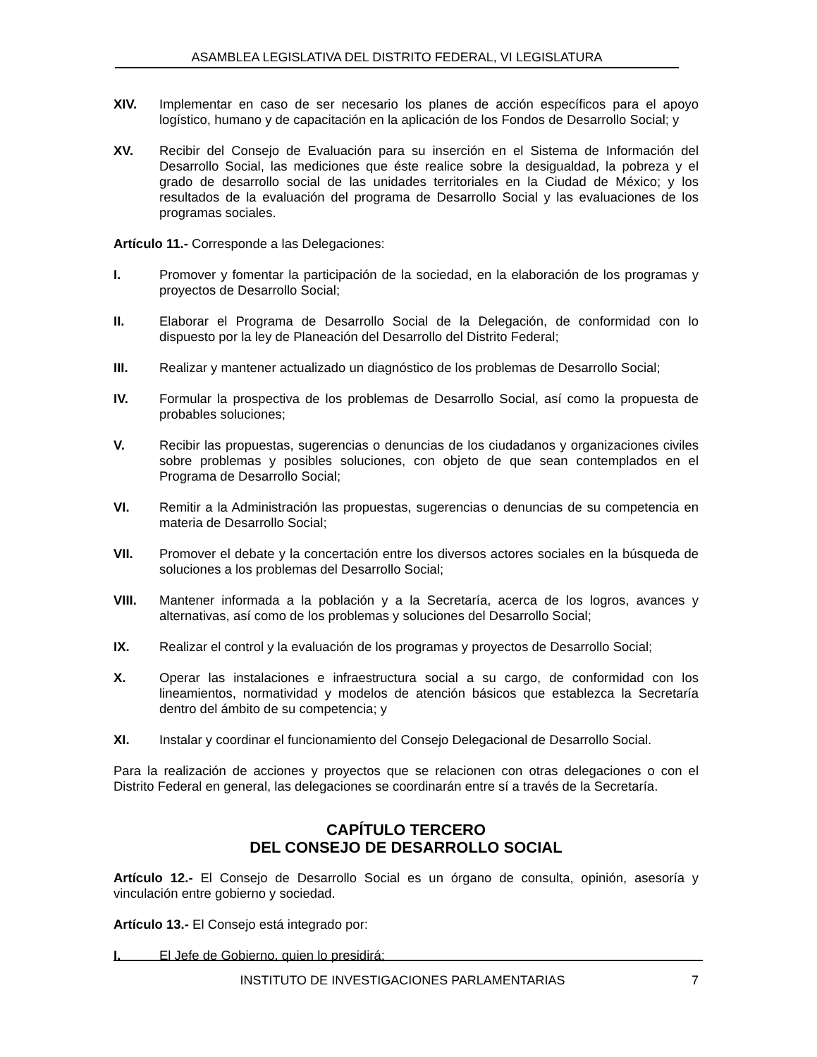ASAMBLEA LEGISLATIVA DEL DISTRITO FEDERAL, VI LEGISLATURA
XIV. Implementar en caso de ser necesario los planes de acción específicos para el apoyo logístico, humano y de capacitación en la aplicación de los Fondos de Desarrollo Social; y
XV. Recibir del Consejo de Evaluación para su inserción en el Sistema de Información del Desarrollo Social, las mediciones que éste realice sobre la desigualdad, la pobreza y el grado de desarrollo social de las unidades territoriales en la Ciudad de México; y los resultados de la evaluación del programa de Desarrollo Social y las evaluaciones de los programas sociales.
Artículo 11.- Corresponde a las Delegaciones:
I. Promover y fomentar la participación de la sociedad, en la elaboración de los programas y proyectos de Desarrollo Social;
II. Elaborar el Programa de Desarrollo Social de la Delegación, de conformidad con lo dispuesto por la ley de Planeación del Desarrollo del Distrito Federal;
III. Realizar y mantener actualizado un diagnóstico de los problemas de Desarrollo Social;
IV. Formular la prospectiva de los problemas de Desarrollo Social, así como la propuesta de probables soluciones;
V. Recibir las propuestas, sugerencias o denuncias de los ciudadanos y organizaciones civiles sobre problemas y posibles soluciones, con objeto de que sean contemplados en el Programa de Desarrollo Social;
VI. Remitir a la Administración las propuestas, sugerencias o denuncias de su competencia en materia de Desarrollo Social;
VII. Promover el debate y la concertación entre los diversos actores sociales en la búsqueda de soluciones a los problemas del Desarrollo Social;
VIII. Mantener informada a la población y a la Secretaría, acerca de los logros, avances y alternativas, así como de los problemas y soluciones del Desarrollo Social;
IX. Realizar el control y la evaluación de los programas y proyectos de Desarrollo Social;
X. Operar las instalaciones e infraestructura social a su cargo, de conformidad con los lineamientos, normatividad y modelos de atención básicos que establezca la Secretaría dentro del ámbito de su competencia; y
XI. Instalar y coordinar el funcionamiento del Consejo Delegacional de Desarrollo Social.
Para la realización de acciones y proyectos que se relacionen con otras delegaciones o con el Distrito Federal en general, las delegaciones se coordinarán entre sí a través de la Secretaría.
CAPÍTULO TERCERO
DEL CONSEJO DE DESARROLLO SOCIAL
Artículo 12.- El Consejo de Desarrollo Social es un órgano de consulta, opinión, asesoría y vinculación entre gobierno y sociedad.
Artículo 13.- El Consejo está integrado por:
I. El Jefe de Gobierno, quien lo presidirá;
INSTITUTO DE INVESTIGACIONES PARLAMENTARIAS 7